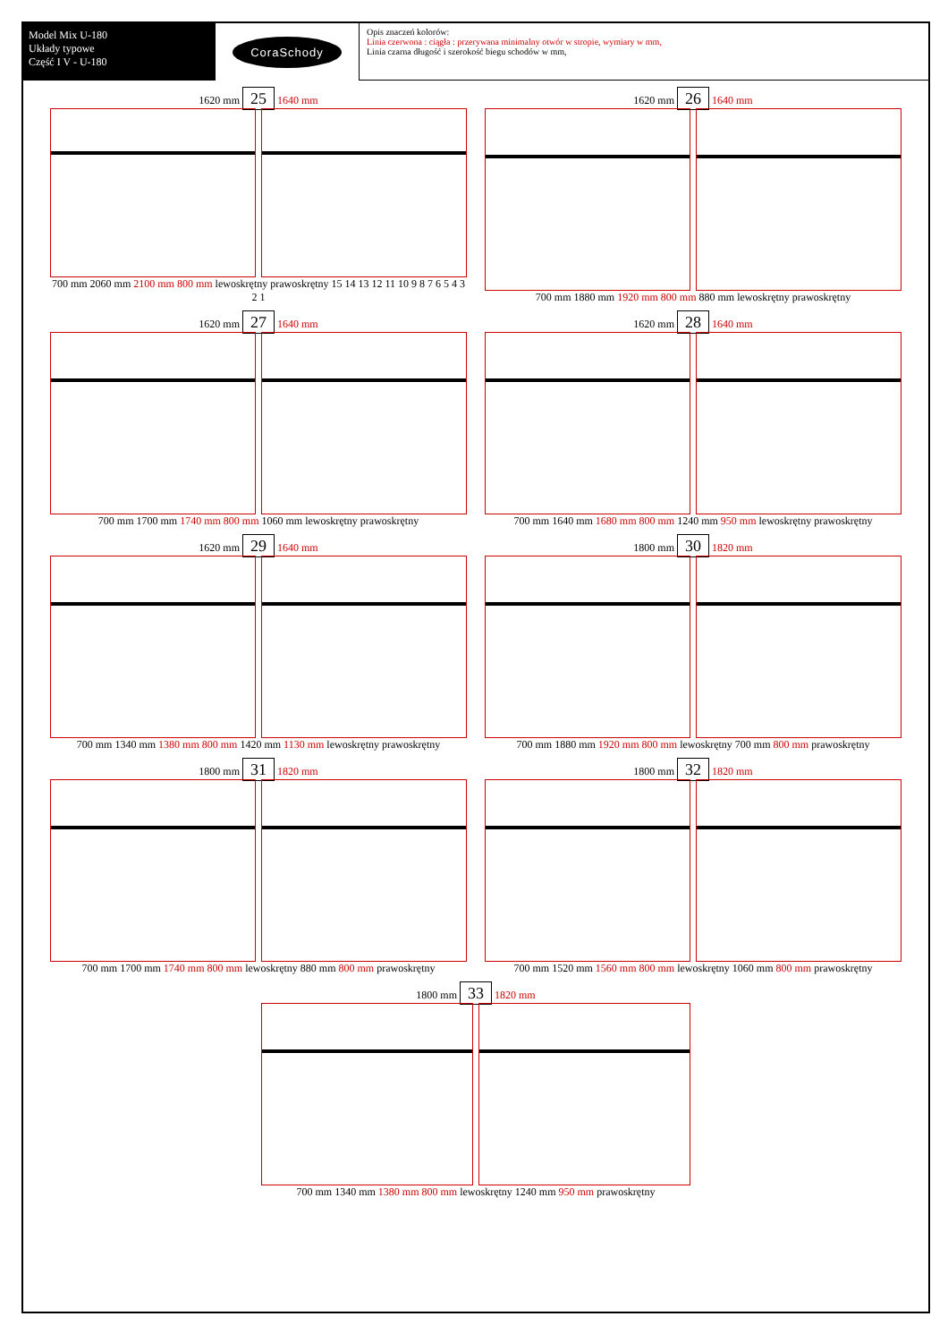Model Mix U-180
Układy typowe
Część I V - U-180
CoraSchody
Opis znaczeń kolorów:
Linia czerwona : ciągła : przerywana minimalny otwór w stropie, wymiary w mm,
Linia czarna długość i szerokość biegu schodów w mm,
1620 mm 25 1640 mm
700 mm 2060 mm 2100 mm 800 mm lewoskrętny prawoskrętny 15 14 13 12 11 10 9 8 7 6 5 4 3 2 1
1620 mm 26 1640 mm
700 mm 1880 mm 1920 mm 800 mm 880 mm lewoskrętny prawoskrętny
1620 mm 27 1640 mm
700 mm 1700 mm 1740 mm 800 mm 1060 mm lewoskrętny prawoskrętny
1620 mm 28 1640 mm
700 mm 1640 mm 1680 mm 800 mm 1240 mm 950 mm lewoskrętny prawoskrętny
1620 mm 29 1640 mm
700 mm 1340 mm 1380 mm 800 mm 1420 mm 1130 mm lewoskrętny prawoskrętny
1800 mm 30 1820 mm
700 mm 1880 mm 1920 mm 800 mm lewoskrętny 700 mm 800 mm prawoskrętny
1800 mm 31 1820 mm
700 mm 1700 mm 1740 mm 800 mm lewoskrętny 880 mm 800 mm prawoskrętny
1800 mm 32 1820 mm
700 mm 1520 mm 1560 mm 800 mm lewoskrętny 1060 mm 800 mm prawoskrętny
1800 mm 33 1820 mm
700 mm 1340 mm 1380 mm 800 mm lewoskrętny 1240 mm 950 mm prawoskrętny